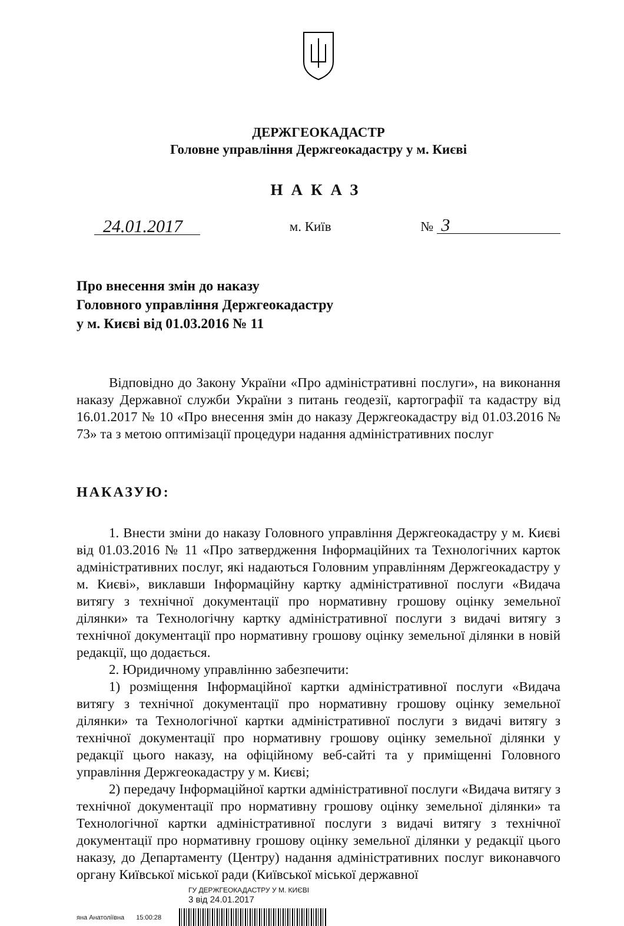ДЕРЖГЕОКАДАСТР
Головне управління Держгеокадастру у м. Києві
НАКАЗ
24.01.2017 м. Київ № 3
Про внесення змін до наказу
Головного управління Держгеокадастру
у м. Києві від 01.03.2016 № 11
Відповідно до Закону України «Про адміністративні послуги», на виконання наказу Державної служби України з питань геодезії, картографії та кадастру від 16.01.2017 № 10 «Про внесення змін до наказу Держгеокадастру від 01.03.2016 № 73» та з метою оптимізації процедури надання адміністративних послуг
НАКАЗУЮ:
1. Внести зміни до наказу Головного управління Держгеокадастру у м. Києві від 01.03.2016 № 11 «Про затвердження Інформаційних та Технологічних карток адміністративних послуг, які надаються Головним управлінням Держгеокадастру у м. Києві», виклавши Інформаційну картку адміністративної послуги «Видача витягу з технічної документації про нормативну грошову оцінку земельної ділянки» та Технологічну картку адміністративної послуги з видачі витягу з технічної документації про нормативну грошову оцінку земельної ділянки в новій редакції, що додається.
2. Юридичному управлінню забезпечити:
1) розміщення Інформаційної картки адміністративної послуги «Видача витягу з технічної документації про нормативну грошову оцінку земельної ділянки» та Технологічної картки адміністративної послуги з видачі витягу з технічної документації про нормативну грошову оцінку земельної ділянки у редакції цього наказу, на офіційному веб-сайті та у приміщенні Головного управління Держгеокадастру у м. Києві;
2) передачу Інформаційної картки адміністративної послуги «Видача витягу з технічної документації про нормативну грошову оцінку земельної ділянки» та Технологічної картки адміністративної послуги з видачі витягу з технічної документації про нормативну грошову оцінку земельної ділянки у редакції цього наказу, до Департаменту (Центру) надання адміністративних послуг виконавчого органу Київської міської ради (Київської міської державної
ГУ ДЕРЖГЕОКАДАСТРУ У М. КИЄВІ
3 від 24.01.2017
яна Анатоліївна 15:00:28